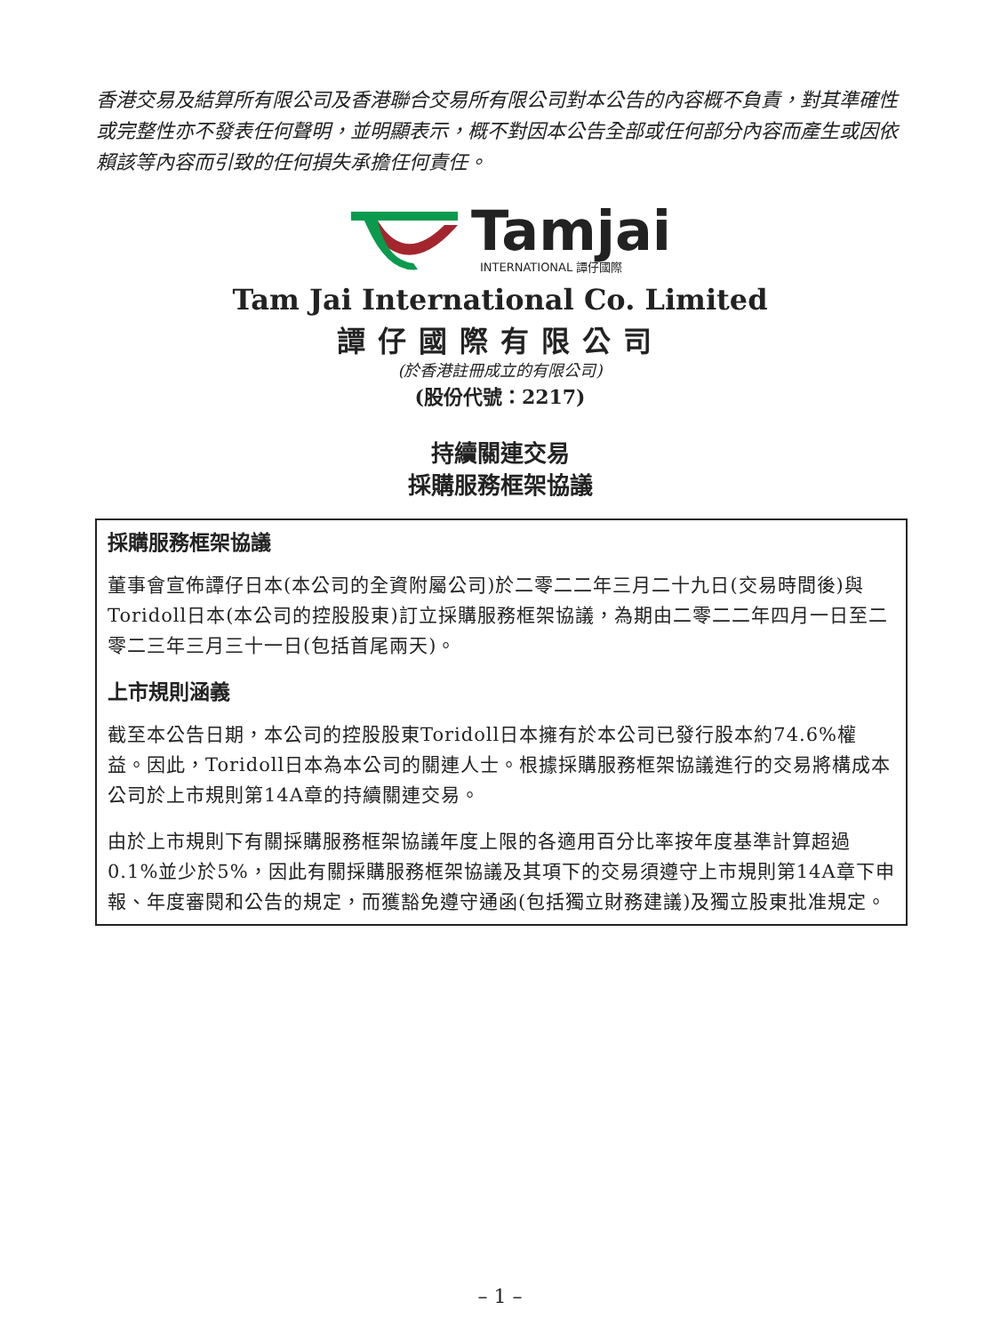香港交易及結算所有限公司及香港聯合交易所有限公司對本公告的內容概不負責，對其準確性或完整性亦不發表任何聲明，並明顯表示，概不對因本公告全部或任何部分內容而產生或因依賴該等內容而引致的任何損失承擔任何責任。
Tamjai
INTERNATIONAL 譚仔國際
Tam Jai International Co. Limited
譚仔國際有限公司
(於香港註冊成立的有限公司)
(股份代號：2217)
持續關連交易
採購服務框架協議
採購服務框架協議
董事會宣佈譚仔日本(本公司的全資附屬公司)於二零二二年三月二十九日(交易時間後)與Toridoll日本(本公司的控股股東)訂立採購服務框架協議，為期由二零二二年四月一日至二零二三年三月三十一日(包括首尾兩天)。
上市規則涵義
截至本公告日期，本公司的控股股東Toridoll日本擁有於本公司已發行股本約74.6%權益。因此，Toridoll日本為本公司的關連人士。根據採購服務框架協議進行的交易將構成本公司於上市規則第14A章的持續關連交易。
由於上市規則下有關採購服務框架協議年度上限的各適用百分比率按年度基準計算超過0.1%並少於5%，因此有關採購服務框架協議及其項下的交易須遵守上市規則第14A章下申報、年度審閱和公告的規定，而獲豁免遵守通函(包括獨立財務建議)及獨立股東批准規定。
– 1 –